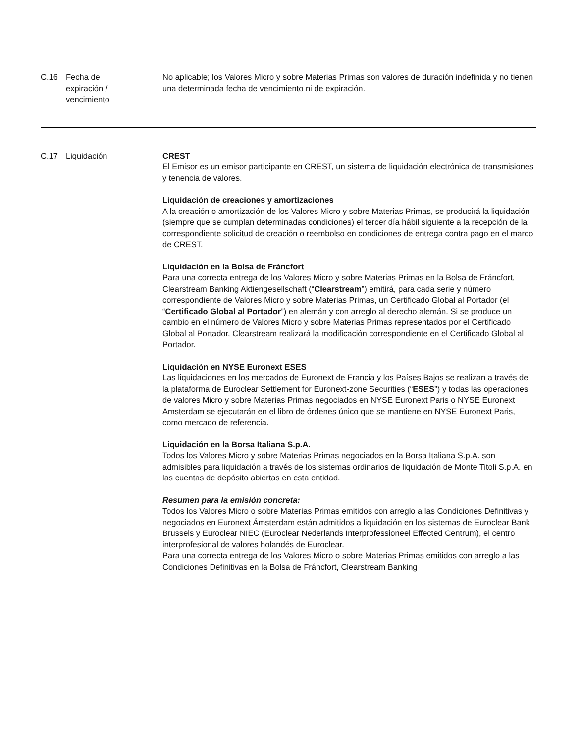C.16 Fecha de
expiración /
vencimiento
No aplicable; los Valores Micro y sobre Materias Primas son valores de duración indefinida y no tienen una determinada fecha de vencimiento ni de expiración.
C.17 Liquidación CREST
El Emisor es un emisor participante en CREST, un sistema de liquidación electrónica de transmisiones y tenencia de valores.
Liquidación de creaciones y amortizaciones
A la creación o amortización de los Valores Micro y sobre Materias Primas, se producirá la liquidación (siempre que se cumplan determinadas condiciones) el tercer día hábil siguiente a la recepción de la correspondiente solicitud de creación o reembolso en condiciones de entrega contra pago en el marco de CREST.
Liquidación en la Bolsa de Fráncfort
Para una correcta entrega de los Valores Micro y sobre Materias Primas en la Bolsa de Fráncfort, Clearstream Banking Aktiengesellschaft (“Clearstream”) emitirá, para cada serie y número correspondiente de Valores Micro y sobre Materias Primas, un Certificado Global al Portador (el “Certificado Global al Portador”) en alemán y con arreglo al derecho alemán. Si se produce un cambio en el número de Valores Micro y sobre Materias Primas representados por el Certificado Global al Portador, Clearstream realizará la modificación correspondiente en el Certificado Global al Portador.
Liquidación en NYSE Euronext ESES
Las liquidaciones en los mercados de Euronext de Francia y los Países Bajos se realizan a través de la plataforma de Euroclear Settlement for Euronext-zone Securities (“ESES”) y todas las operaciones de valores Micro y sobre Materias Primas negociados en NYSE Euronext Paris o NYSE Euronext Amsterdam se ejecutarán en el libro de órdenes único que se mantiene en NYSE Euronext Paris, como mercado de referencia.
Liquidación en la Borsa Italiana S.p.A.
Todos los Valores Micro y sobre Materias Primas negociados en la Borsa Italiana S.p.A. son admisibles para liquidación a través de los sistemas ordinarios de liquidación de Monte Titoli S.p.A. en las cuentas de depósito abiertas en esta entidad.
Resumen para la emisión concreta:
Todos los Valores Micro o sobre Materias Primas emitidos con arreglo a las Condiciones Definitivas y negociados en Euronext Ámsterdam están admitidos a liquidación en los sistemas de Euroclear Bank Brussels y Euroclear NIEC (Euroclear Nederlands Interprofessioneel Effected Centrum), el centro interprofesional de valores holandés de Euroclear.
Para una correcta entrega de los Valores Micro o sobre Materias Primas emitidos con arreglo a las Condiciones Definitivas en la Bolsa de Fráncfort, Clearstream Banking